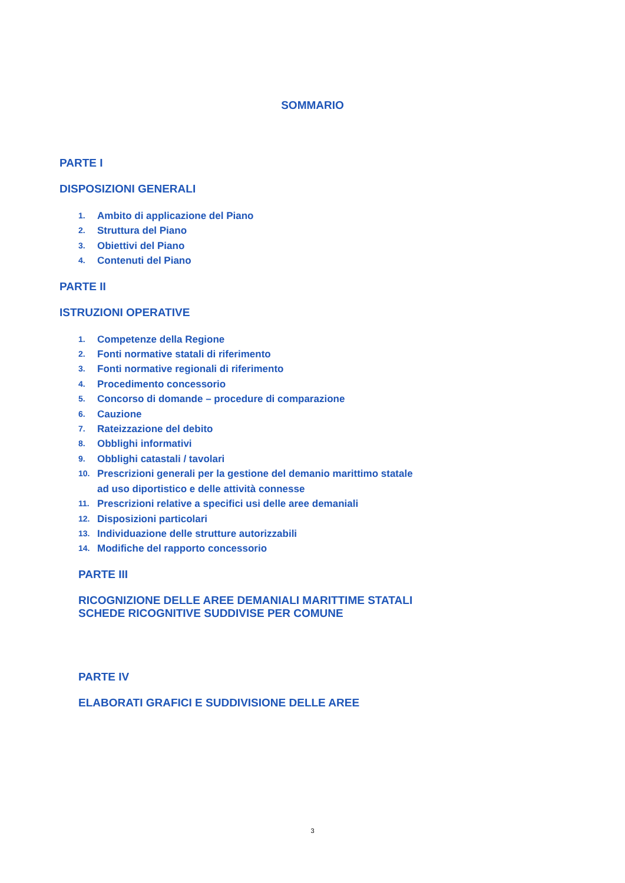SOMMARIO
PARTE I
DISPOSIZIONI GENERALI
1. Ambito di applicazione del Piano
2. Struttura del Piano
3. Obiettivi del Piano
4. Contenuti del Piano
PARTE II
ISTRUZIONI OPERATIVE
1. Competenze della Regione
2. Fonti normative statali di riferimento
3. Fonti normative regionali di riferimento
4. Procedimento concessorio
5. Concorso di domande – procedure di comparazione
6. Cauzione
7. Rateizzazione del debito
8. Obblighi informativi
9. Obblighi catastali / tavolari
10. Prescrizioni generali per la gestione del demanio marittimo statale
ad uso diportistico e delle attività connesse
11. Prescrizioni relative a specifici usi delle aree demaniali
12. Disposizioni particolari
13. Individuazione delle strutture autorizzabili
14. Modifiche del rapporto concessorio
PARTE III
RICOGNIZIONE DELLE AREE DEMANIALI MARITTIME STATALI
SCHEDE RICOGNITIVE SUDDIVISE PER COMUNE
PARTE IV
ELABORATI GRAFICI E SUDDIVISIONE DELLE AREE
3